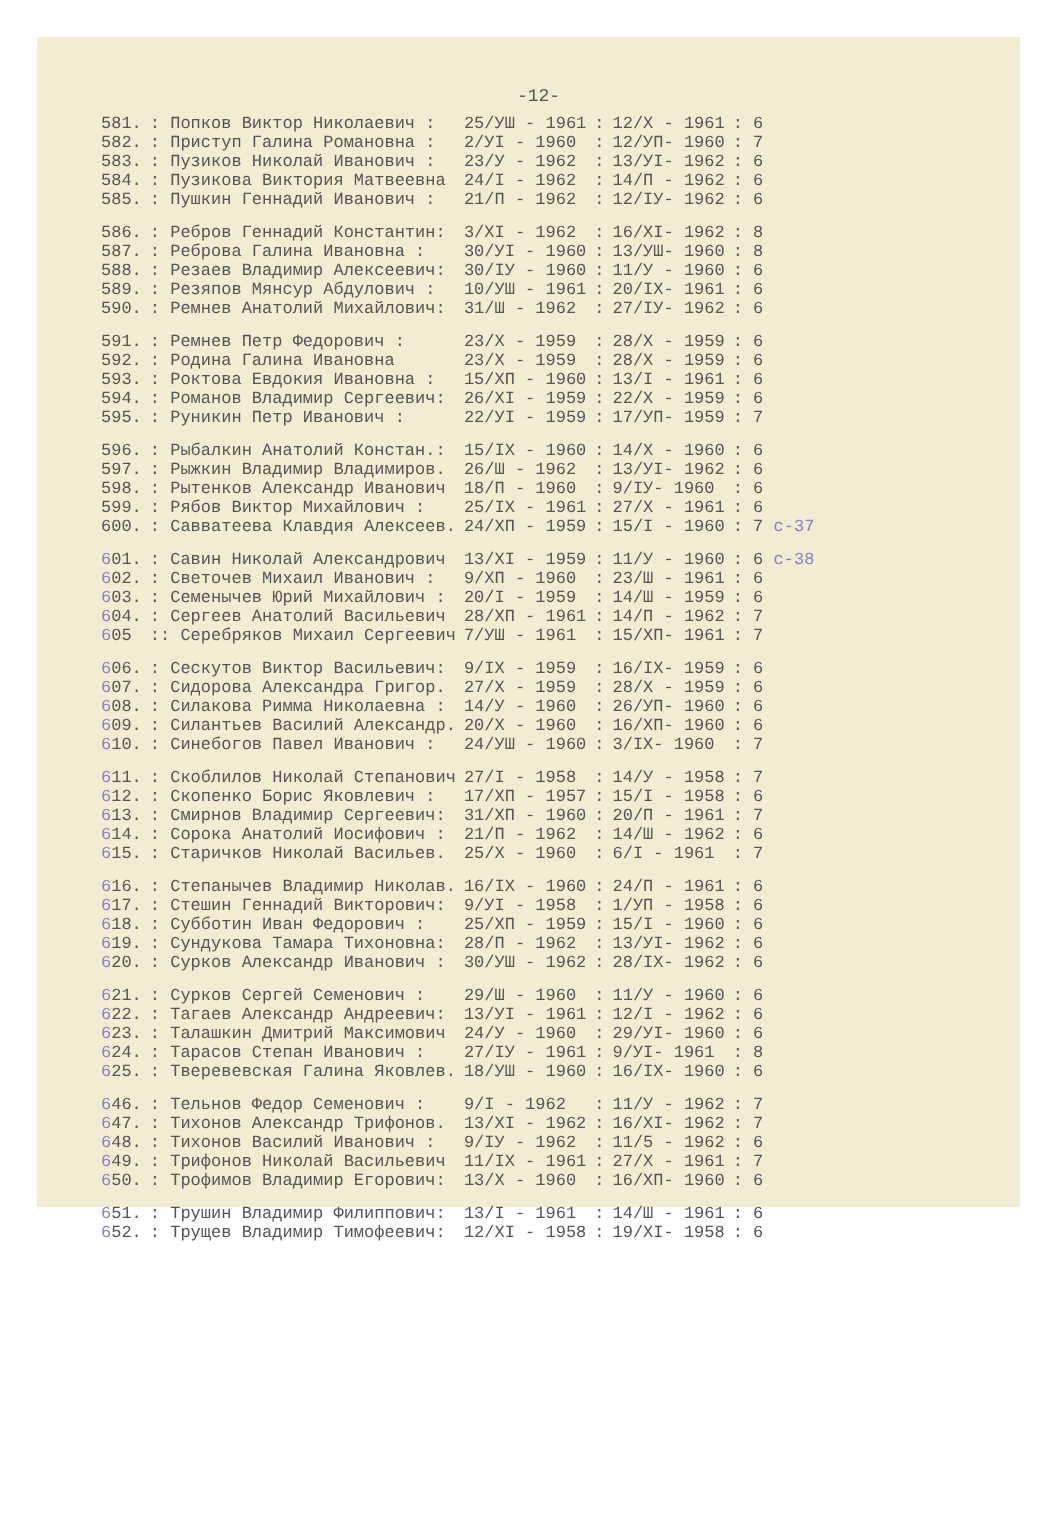-12-
| 581. | : Попков Виктор Николаевич : | 25/УШ - 1961 | : | 12/Х - 1961 | : 6 |
| 582. | : Приступ Галина Романовна : | 2/УI - 1960 | : | 12/УП- 1960 | : 7 |
| 583. | : Пузиков Николай Иванович : | 23/У - 1962 | : | 13/УI- 1962 | : 6 |
| 584. | : Пузикова Виктория Матвеевна | 24/I - 1962 | : | 14/П - 1962 | : 6 |
| 585. | : Пушкин Геннадий Иванович : | 21/П - 1962 | : | 12/IУ- 1962 | : 6 |
| 586. | : Ребров Геннадий Константин: | 3/ХI - 1962 | : | 16/ХI- 1962 | : 8 |
| 587. | : Реброва Галина Ивановна : | 30/УI - 1960 | : | 13/УШ- 1960 | : 8 |
| 588. | : Резаев Владимир Алексеевич: | 30/IУ - 1960 | : | 11/У - 1960 | : 6 |
| 589. | : Резяпов Мянсур Абдулович : | 10/УШ - 1961 | : | 20/IХ- 1961 | : 6 |
| 590. | : Ремнев Анатолий Михайлович: | 31/Ш - 1962 | : | 27/IУ- 1962 | : 6 |
| 591. | : Ремнев Петр Федорович : | 23/Х - 1959 | : | 28/Х - 1959 | : 6 |
| 592. | : Родина Галина Ивановна | 23/Х - 1959 | : | 28/Х - 1959 | : 6 |
| 593. | : Роктова Евдокия Ивановна : | 15/ХП - 1960 | : | 13/I - 1961 | : 6 |
| 594. | : Романов Владимир Сергеевич: | 26/ХI - 1959 | : | 22/Х - 1959 | : 6 |
| 595. | : Руникин Петр Иванович : | 22/УI - 1959 | : | 17/УП- 1959 | : 7 |
| 596. | : Рыбалкин Анатолий Констан.: | 15/IХ - 1960 | : | 14/Х - 1960 | : 6 |
| 597. | : Рыжкин Владимир Владимиров. | 26/Ш - 1962 | : | 13/УI- 1962 | : 6 |
| 598. | : Рытенков Александр Иванович | 18/П - 1960 | : | 9/IУ- 1960 | : 6 |
| 599. | : Рябов Виктор Михайлович : | 25/IХ - 1961 | : | 27/Х - 1961 | : 6 |
| 600. | : Савватеева Клавдия Алексеев. | 24/ХП - 1959 | : | 15/I - 1960 | : 7 с-37 |
| 6 01. | : Савин Николай Александрович | 13/ХI - 1959 | : | 11/У - 1960 | : 6 с-38 |
| 6 02. | : Светочев Михаил Иванович : | 9/ХП - 1960 | : | 23/Ш - 1961 | : 6 |
| 6 03. | : Семенычев Юрий Михайлович : | 20/I - 1959 | : | 14/Ш - 1959 | : 6 |
| 6 04. | : Сергеев Анатолий Васильевич | 28/ХП - 1961 | : | 14/П - 1962 | : 7 |
| 6 05 | :: Серебряков Михаил Сергеевич | 7/УШ - 1961 | : | 15/ХП- 1961 | : 7 |
| 6 06. | : Сескутов Виктор Васильевич: | 9/IХ - 1959 | : | 16/IХ- 1959 | : 6 |
| 6 07. | : Сидорова Александра Григор. | 27/Х - 1959 | : | 28/Х - 1959 | : 6 |
| 6 08. | : Силакова Римма Николаевна : | 14/У - 1960 | : | 26/УП- 1960 | : 6 |
| 6 09. | : Силантьев Василий Александр. | 20/Х - 1960 | : | 16/ХП- 1960 | : 6 |
| 6 10. | : Синебогов Павел Иванович : | 24/УШ - 1960 | : | 3/IХ- 1960 | : 7 |
| 6 11. | : Скоблилов Николай Степанович | 27/I - 1958 | : | 14/У - 1958 | : 7 |
| 6 12. | : Скопенко Борис Яковлевич : | 17/ХП - 1957 | : | 15/I - 1958 | : 6 |
| 6 13. | : Смирнов Владимир Сергеевич: | 31/ХП - 1960 | : | 20/П - 1961 | : 7 |
| 6 14. | : Сорока Анатолий Иосифович : | 21/П - 1962 | : | 14/Ш - 1962 | : 6 |
| 6 15. | : Старичков Николай Васильев. | 25/Х - 1960 | : | 6/I - 1961 | : 7 |
| 6 16. | : Степанычев Владимир Николав. | 16/IХ - 1960 | : | 24/П - 1961 | : 6 |
| 6 17. | : Стешин Геннадий Викторович: | 9/УI - 1958 | : | 1/УП - 1958 | : 6 |
| 6 18. | : Субботин Иван Федорович : | 25/ХП - 1959 | : | 15/I - 1960 | : 6 |
| 6 19. | : Сундукова Тамара Тихоновна: | 28/П - 1962 | : | 13/УI- 1962 | : 6 |
| 6 20. | : Сурков Александр Иванович : | 30/УШ - 1962 | : | 28/IХ- 1962 | : 6 |
| 6 21. | : Сурков Сергей Семенович : | 29/Ш - 1960 | : | 11/У - 1960 | : 6 |
| 6 22. | : Тагаев Александр Андреевич: | 13/УI - 1961 | : | 12/I - 1962 | : 6 |
| 6 23. | : Талашкин Дмитрий Максимович | 24/У - 1960 | : | 29/УI- 1960 | : 6 |
| 6 24. | : Тарасов Степан Иванович : | 27/IУ - 1961 | : | 9/УI- 1961 | : 8 |
| 6 25. | : Тверевевская Галина Яковлев. | 18/УШ - 1960 | : | 16/IХ- 1960 | : 6 |
| 6 46. | : Тельнов Федор Семенович : | 9/I - 1962 | : | 11/У - 1962 | : 7 |
| 6 47. | : Тихонов Александр Трифонов. | 13/ХI - 1962 | : | 16/ХI- 1962 | : 7 |
| 6 48. | : Тихонов Василий Иванович : | 9/IУ - 1962 | : | 11/5 - 1962 | : 6 |
| 6 49. | : Трифонов Николай Васильевич | 11/IХ - 1961 | : | 27/Х - 1961 | : 7 |
| 6 50. | : Трофимов Владимир Егорович: | 13/Х - 1960 | : | 16/ХП- 1960 | : 6 |
| 6 51. | : Трушин Владимир Филиппович: | 13/I - 1961 | : | 14/Ш - 1961 | : 6 |
| 6 52. | : Трущев Владимир Тимофеевич: | 12/ХI - 1958 | : | 19/ХI- 1958 | : 6 |